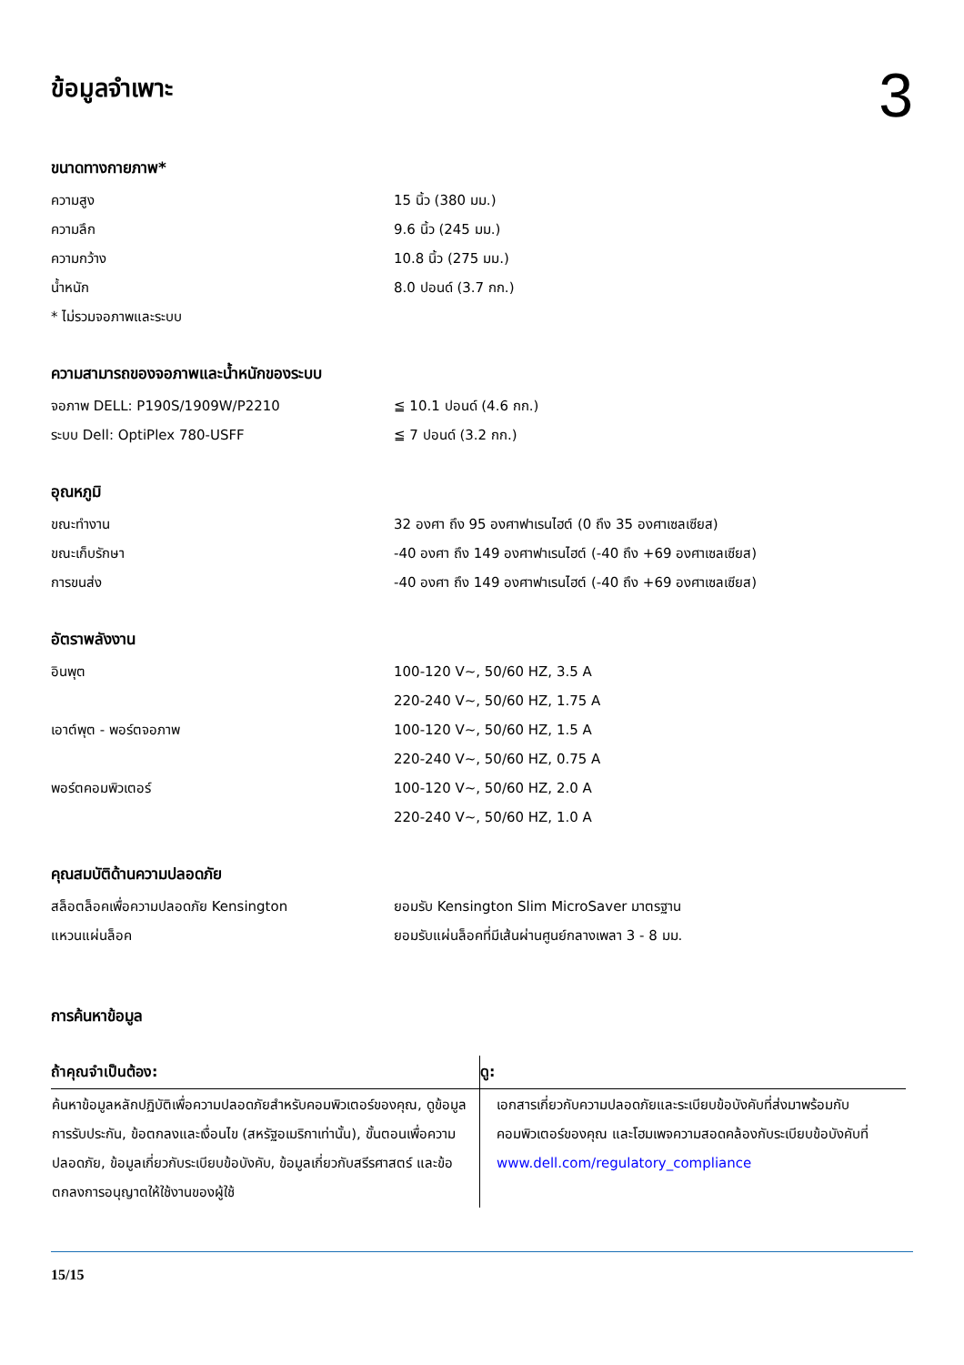ข้อมูลจำเพาะ
3
ขนาดทางกายภาพ*
| ความสูง | 15 นิ้ว (380 มม.) |
| ความลึก | 9.6 นิ้ว (245 มม.) |
| ความกว้าง | 10.8 นิ้ว (275 มม.) |
| น้ำหนัก | 8.0 ปอนด์ (3.7 กก.) |
| * ไม่รวมจอภาพและระบบ | |
ความสามารถของจอภาพและน้ำหนักของระบบ
| จอภาพ DELL: P190S/1909W/P2210 | ≦ 10.1 ปอนด์ (4.6 กก.) |
| ระบบ Dell: OptiPlex 780-USFF | ≦ 7 ปอนด์ (3.2 กก.) |
อุณหภูมิ
| ขณะทำงาน | 32 องศา ถึง 95 องศาฟาเรนไฮต์ (0 ถึง 35 องศาเซลเซียส) |
| ขณะเก็บรักษา | -40 องศา ถึง 149 องศาฟาเรนไฮต์ (-40 ถึง +69 องศาเซลเซียส) |
| การขนส่ง | -40 องศา ถึง 149 องศาฟาเรนไฮต์ (-40 ถึง +69 องศาเซลเซียส) |
อัตราพลังงาน
| อินพุต | 100-120 V~, 50/60 HZ, 3.5 A |
| | 220-240 V~, 50/60 HZ, 1.75 A |
| เอาต์พุต - พอร์ตจอภาพ | 100-120 V~, 50/60 HZ, 1.5 A |
| | 220-240 V~, 50/60 HZ, 0.75 A |
| พอร์ตคอมพิวเตอร์ | 100-120 V~, 50/60 HZ, 2.0 A |
| | 220-240 V~, 50/60 HZ, 1.0 A |
คุณสมบัติด้านความปลอดภัย
| สล็อตล็อคเพื่อความปลอดภัย Kensington | ยอมรับ Kensington Slim MicroSaver มาตรฐาน |
| แหวนแผ่นล็อค | ยอมรับแผ่นล็อคที่มีเส้นผ่านศูนย์กลางเพลา 3 - 8 มม. |
การค้นหาข้อมูล
| ถ้าคุณจำเป็นต้อง: | ดู: |
| --- | --- |
| ค้นหาข้อมูลหลักปฏิบัติเพื่อความปลอดภัยสำหรับคอมพิวเตอร์ของคุณ, ดูข้อมูลการรับประกัน, ข้อตกลงและเงื่อนไข (สหรัฐอเมริกาเท่านั้น), ขั้นตอนเพื่อความปลอดภัย, ข้อมูลเกี่ยวกับระเบียบข้อบังคับ, ข้อมูลเกี่ยวกับสรีรศาสตร์ และข้อตกลงการอนุญาตให้ใช้งานของผู้ใช้ | เอกสารเกี่ยวกับความปลอดภัยและระเบียบข้อบังคับที่ส่งมาพร้อมกับคอมพิวเตอร์ของคุณ และโฮมเพจความสอดคล้องกับระเบียบข้อบังคับที่ www.dell.com/regulatory_compliance |
15/15